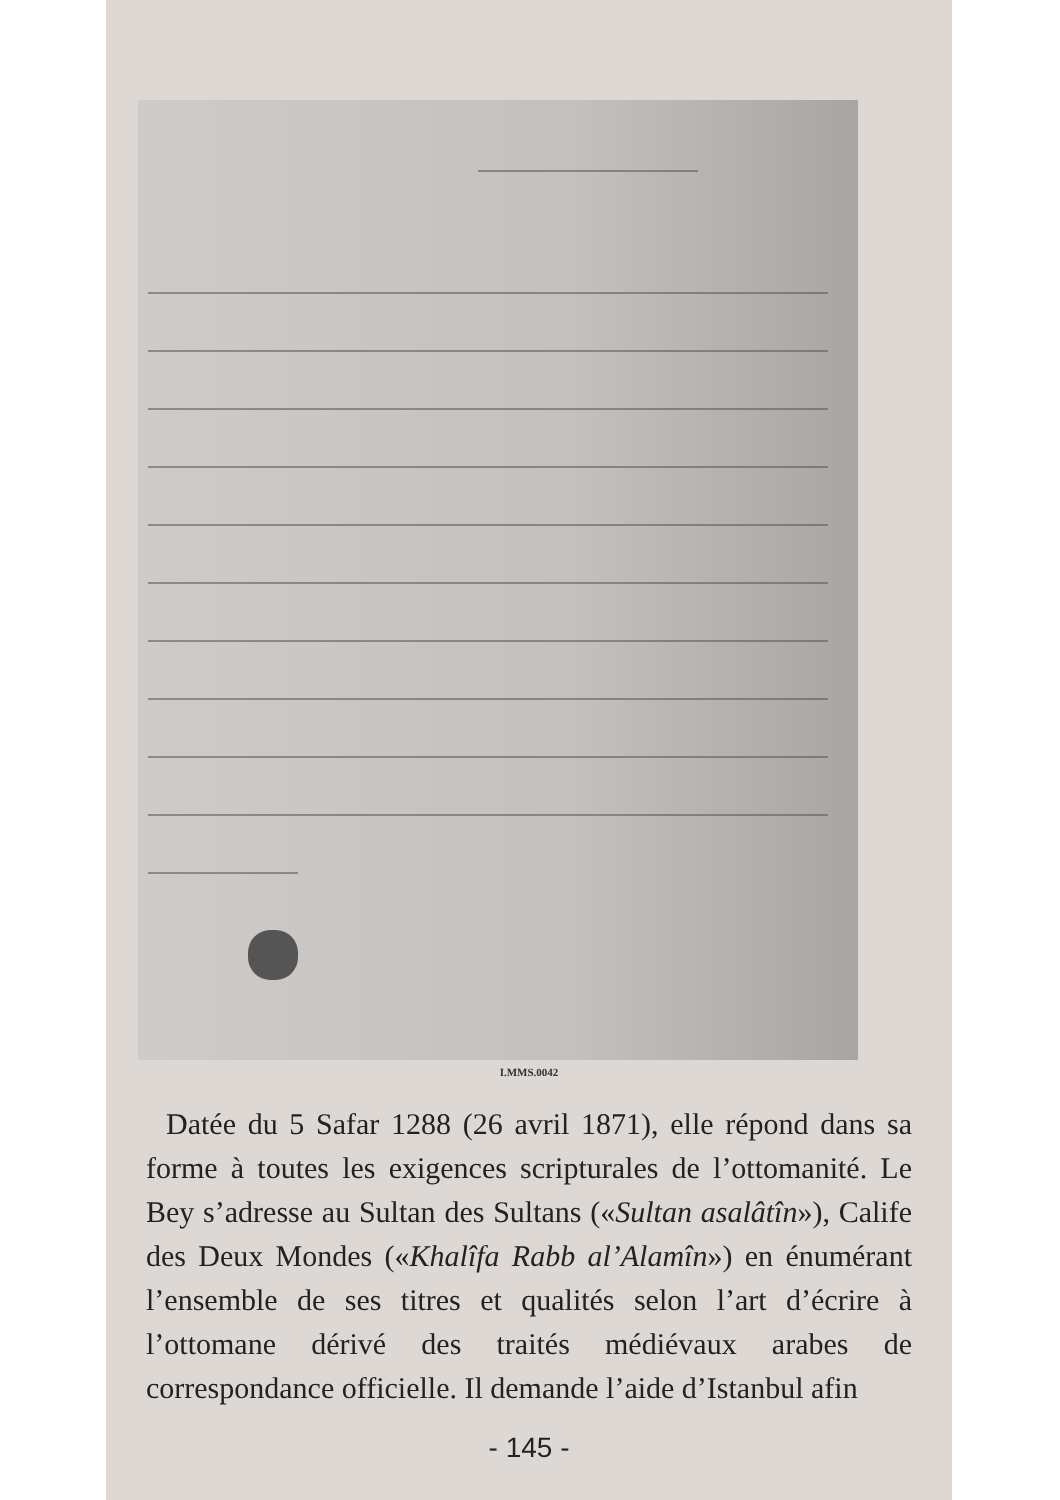I.MMS.0042
Datée du 5 Safar 1288 (26 avril 1871), elle répond dans sa forme à toutes les exigences scripturales de l’ottomanité. Le Bey s’adresse au Sultan des Sultans («Sultan asalâtîn»), Calife des Deux Mondes («Khalîfa Rabb al’Alamîn») en énumérant l’ensemble de ses titres et qualités selon l’art d’écrire à l’ottomane dérivé des traités médiévaux arabes de correspondance officielle. Il demande l’aide d’Istanbul afin
- 145 -